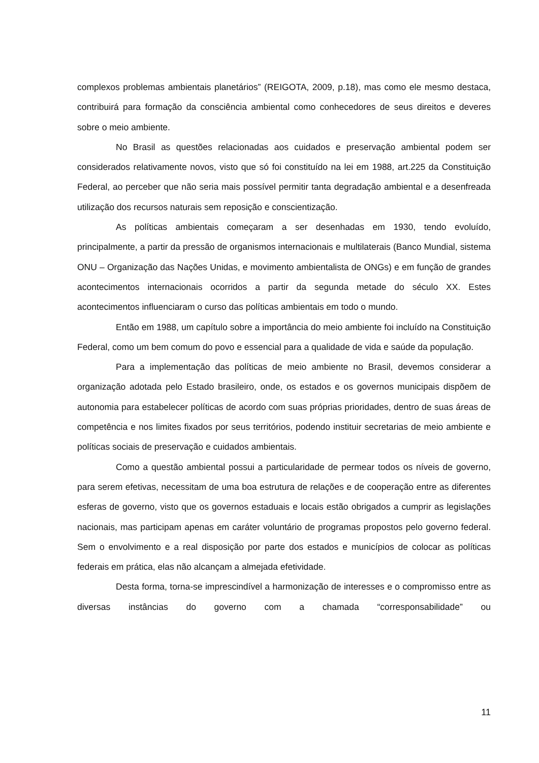complexos problemas ambientais planetários” (REIGOTA, 2009, p.18), mas como ele mesmo destaca, contribuirá para formação da consciência ambiental como conhecedores de seus direitos e deveres sobre o meio ambiente.
No Brasil as questões relacionadas aos cuidados e preservação ambiental podem ser considerados relativamente novos, visto que só foi constituído na lei em 1988, art.225 da Constituição Federal, ao perceber que não seria mais possível permitir tanta degradação ambiental e a desenfreada utilização dos recursos naturais sem reposição e conscientização.
As políticas ambientais começaram a ser desenhadas em 1930, tendo evoluído, principalmente, a partir da pressão de organismos internacionais e multilaterais (Banco Mundial, sistema ONU – Organização das Nações Unidas, e movimento ambientalista de ONGs) e em função de grandes acontecimentos internacionais ocorridos a partir da segunda metade do século XX. Estes acontecimentos influenciaram o curso das políticas ambientais em todo o mundo.
Então em 1988, um capítulo sobre a importância do meio ambiente foi incluído na Constituição Federal, como um bem comum do povo e essencial para a qualidade de vida e saúde da população.
Para a implementação das políticas de meio ambiente no Brasil, devemos considerar a organização adotada pelo Estado brasileiro, onde, os estados e os governos municipais dispõem de autonomia para estabelecer políticas de acordo com suas próprias prioridades, dentro de suas áreas de competência e nos limites fixados por seus territórios, podendo instituir secretarias de meio ambiente e políticas sociais de preservação e cuidados ambientais.
Como a questão ambiental possui a particularidade de permear todos os níveis de governo, para serem efetivas, necessitam de uma boa estrutura de relações e de cooperação entre as diferentes esferas de governo, visto que os governos estaduais e locais estão obrigados a cumprir as legislações nacionais, mas participam apenas em caráter voluntário de programas propostos pelo governo federal. Sem o envolvimento e a real disposição por parte dos estados e municípios de colocar as políticas federais em prática, elas não alcançam a almejada efetividade.
Desta forma, torna-se imprescindível a harmonização de interesses e o compromisso entre as diversas instâncias do governo com a chamada “corresponsabilidade” ou
11